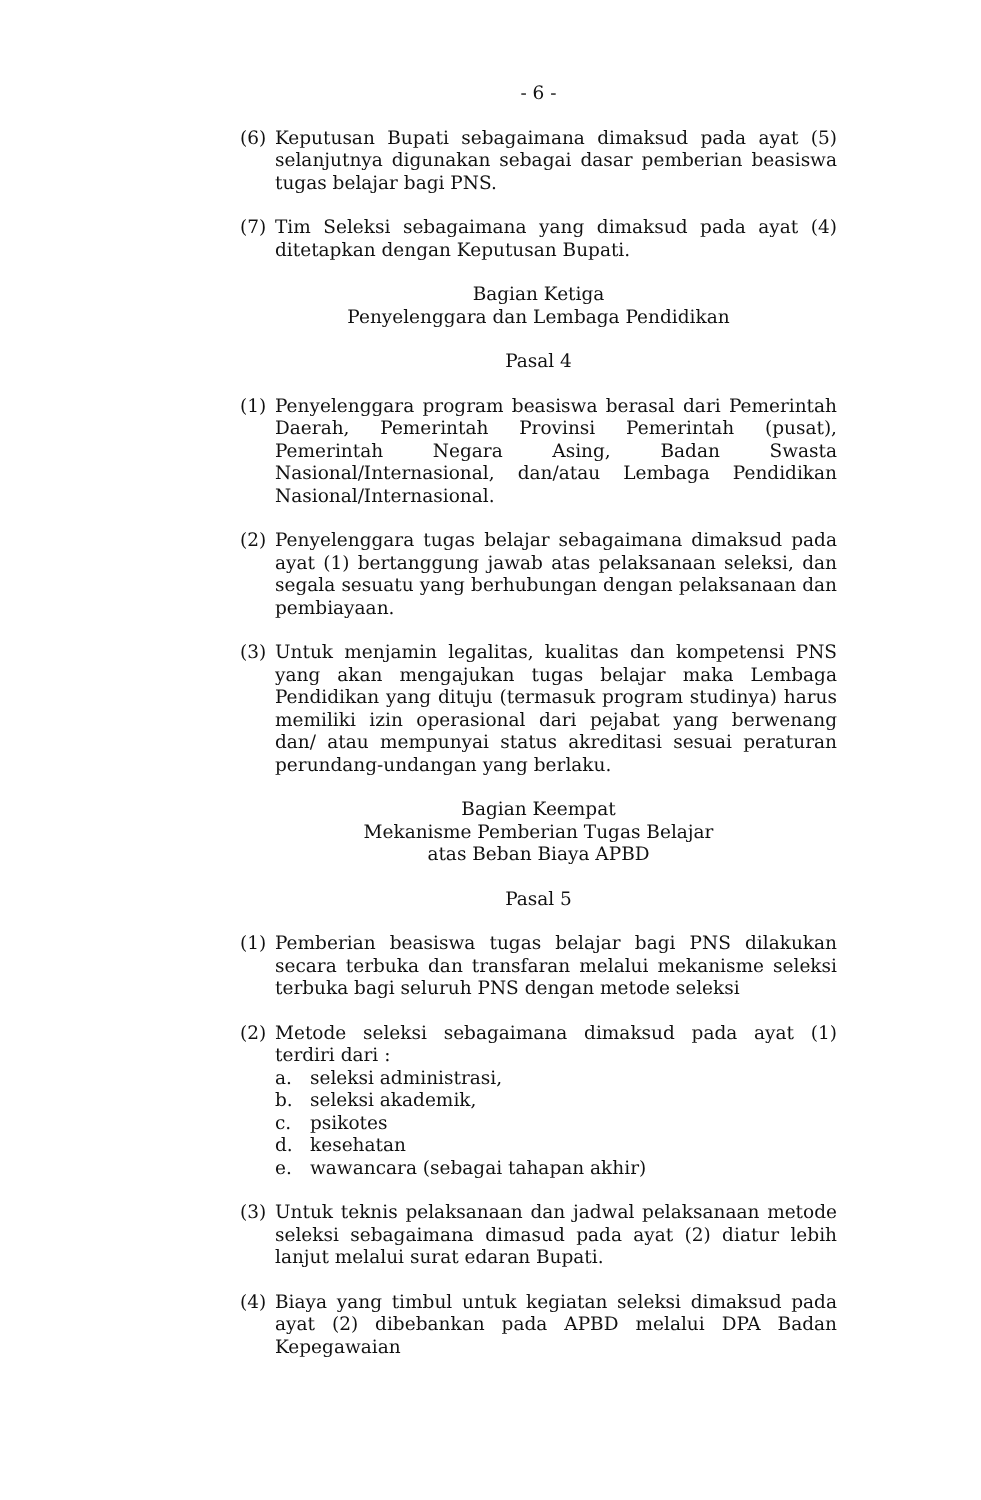- 6 -
(6) Keputusan Bupati sebagaimana dimaksud pada ayat (5) selanjutnya digunakan sebagai dasar pemberian beasiswa tugas belajar bagi PNS.
(7) Tim Seleksi sebagaimana yang dimaksud pada ayat (4) ditetapkan dengan Keputusan Bupati.
Bagian Ketiga
Penyelenggara dan Lembaga Pendidikan
Pasal 4
(1) Penyelenggara program beasiswa berasal dari Pemerintah Daerah, Pemerintah Provinsi Pemerintah (pusat), Pemerintah Negara Asing, Badan Swasta Nasional/Internasional, dan/atau Lembaga Pendidikan Nasional/Internasional.
(2) Penyelenggara tugas belajar sebagaimana dimaksud pada ayat (1) bertanggung jawab atas pelaksanaan seleksi, dan segala sesuatu yang berhubungan dengan pelaksanaan dan pembiayaan.
(3) Untuk menjamin legalitas, kualitas dan kompetensi PNS yang akan mengajukan tugas belajar maka Lembaga Pendidikan yang dituju (termasuk program studinya) harus memiliki izin operasional dari pejabat yang berwenang dan/ atau mempunyai status akreditasi sesuai peraturan perundang-undangan yang berlaku.
Bagian Keempat
Mekanisme Pemberian Tugas Belajar
atas Beban Biaya APBD
Pasal 5
(1) Pemberian beasiswa tugas belajar bagi PNS dilakukan secara terbuka dan transfaran melalui mekanisme seleksi terbuka bagi seluruh PNS dengan metode seleksi
(2) Metode seleksi sebagaimana dimaksud pada ayat (1) terdiri dari :
a. seleksi administrasi,
b. seleksi akademik,
c. psikotes
d. kesehatan
e. wawancara (sebagai tahapan akhir)
(3) Untuk teknis pelaksanaan dan jadwal pelaksanaan metode seleksi sebagaimana dimasud pada ayat (2) diatur lebih lanjut melalui surat edaran Bupati.
(4) Biaya yang timbul untuk kegiatan seleksi dimaksud pada ayat (2) dibebankan pada APBD melalui DPA Badan Kepegawaian